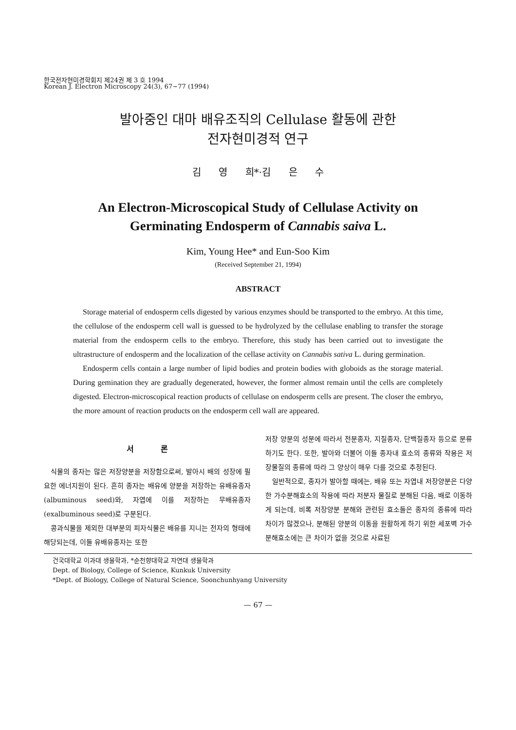한국전자현미경학회지 제24권 제 3 호 1994
Korean J. Electron Microscopy 24(3), 67~77 (1994)
발아중인 대마 배유조직의 Cellulase 활동에 관한
전자현미경적 연구
김 영 희*·김 은 수
An Electron-Microscopical Study of Cellulase Activity on
Germinating Endosperm of Cannabis saiva L.
Kim, Young Hee* and Eun-Soo Kim
(Received September 21, 1994)
ABSTRACT
Storage material of endosperm cells digested by various enzymes should be transported to the embryo. At this time, the cellulose of the endosperm cell wall is guessed to be hydrolyzed by the cellulase enabling to transfer the storage material from the endosperm cells to the embryo. Therefore, this study has been carried out to investigate the ultrastructure of endosperm and the localization of the cellase activity on Cannabis sativa L. during germination.
Endosperm cells contain a large number of lipid bodies and protein bodies with globoids as the storage material. During gemination they are gradually degenerated, however, the former almost remain until the cells are completely digested. Electron-microscopical reaction products of cellulase on endosperm cells are present. The closer the embryo, the more amount of reaction products on the endosperm cell wall are appeared.
서 론
식물의 종자는 많은 저장양분을 저장함으로써, 발아시 배의 성장에 필요한 에너지원이 된다. 흔히 종자는 배유에 양분을 저장하는 유배유종자(albuminous seed)와, 자엽에 이를 저장하는 무배유종자(exalbuminous seed)로 구분된다.
콩과식물을 제외한 대부분의 피자식물은 배유를 지니는 전자의 형태에 해당되는데, 이들 유배유종자는 또한
저장 양분의 성분에 따라서 전분종자, 지질종자, 단백질종자 등으로 분류하기도 한다. 또한, 발아와 더불어 이들 종자내 효소의 종류와 작용은 저장물질의 종류에 따라 그 양상이 매우 다를 것으로 추정된다.
일반적으로, 종자가 발아할 때에는, 배유 또는 자엽내 저장양분은 다양한 가수분해효소의 작용에 따라 저분자 물질로 분해된 다음, 배로 이동하게 되는데, 비록 저장양분 분해와 관련된 효소들은 종자의 종류에 따라 차이가 많겠으나, 분해된 양분의 이동을 원활하게 하기 위한 세포벽 가수분해효소에는 큰 차이가 없을 것으로 사료된
건국대학교 이과대 생물학과, *순천향대학교 자연대 생물학과
Dept. of Biology, College of Science, Kunkuk University
*Dept. of Biology, College of Natural Science, Soonchunhyang University
— 67 —